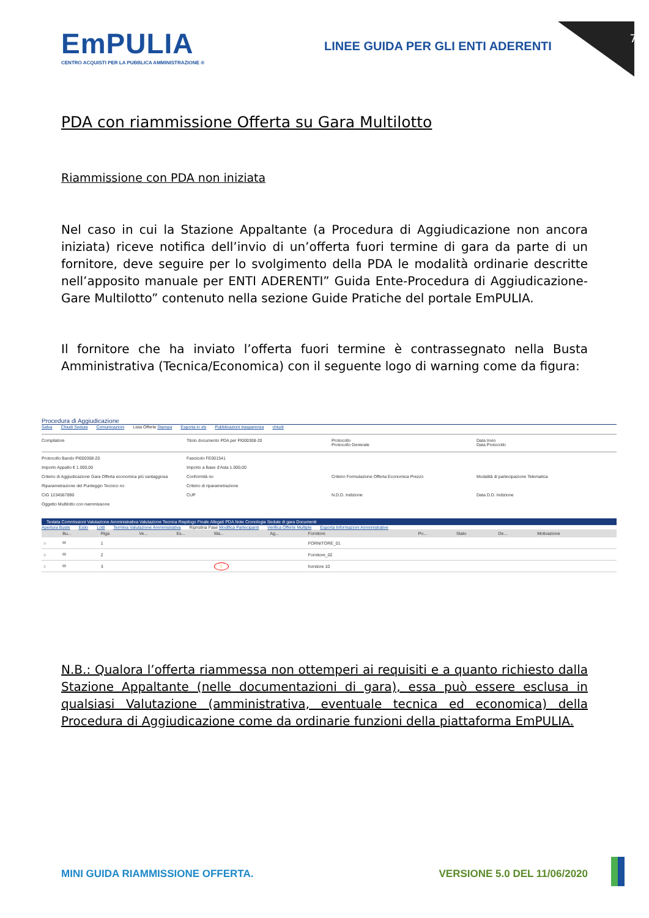7
EmPULIA
CENTRO ACQUISTI PER LA PUBBLICA AMMINISTRAZIONE ®
LINEE GUIDA PER GLI ENTI ADERENTI
PDA con riammissione Offerta su Gara Multilotto
Riammissione con PDA non iniziata
Nel caso in cui la Stazione Appaltante (a Procedura di Aggiudicazione non ancora iniziata) riceve notifica dell’invio di un’offerta fuori termine di gara da parte di un fornitore, deve seguire per lo svolgimento della PDA le modalità ordinarie descritte nell’apposito manuale per ENTI ADERENTI” Guida Ente-Procedura di Aggiudicazione-Gare Multilotto” contenuto nella sezione Guide Pratiche del portale EmPULIA.
Il fornitore che ha inviato l’offerta fuori termine è contrassegnato nella Busta Amministrativa (Tecnica/Economica) con il seguente logo di warning come da figura:
Procedura di Aggiudicazione
Salva Chiudi Seduta Comunicazioni Lista Offerte Stampa Esporta in xls Pubblicazioni trasparenza chiudi
Compilatore
Titolo documento PDA per PI000308-20
Protocollo
Protocollo Generale
Data Invio
Data Protocollo
Protocollo Bando PI000308-20
Fascicolo FE001541
Importo Appalto € 1.000,00
Importo a Base d'Asta 1.000,00
Criterio di Aggiudicazione Gara Offerta economica più vantaggiosa
Conformità no
Criterio Formulazione Offerta Economica Prezzo
Modalità di partecipazione Telematica
Riparametrazione del Punteggio Tecnico no
Criterio di riparametrazione
CIG 1234567890
CUP
N.D.D. Indizione
Data D.D. Indizione
Oggetto Multilotto con riammissione
Testata Commissioni Valutazione Amministrativa Valutazione Tecnica Riepilogo Finale Allegati PDA Note Cronologia Sedute di gara Documenti
Apertura Buste Esito Lotti Termina Valutazione Amministrativa Ripristina Fase Modifica Partecipanti Verifica Offerte Multiple Esporta Informazioni Amministrative
| | Bu... | Riga | Ve... | Es... | Wa... | Ag... | Fornitore | Po... | Stato | De... | Motivazione |
| --- | --- | --- | --- | --- | --- | --- | --- | --- | --- | --- | --- |
| ○ | ✉ | 1 | | | | | FORNITORE_01 | | | | |
| ○ | ✉ | 2 | | | | | Fornitore_02 | | | | |
| ○ | ✉ | 3 | | | ! | | fornitore 10 | | | | |
N.B.: Qualora l’offerta riammessa non ottemperi ai requisiti e a quanto richiesto dalla Stazione Appaltante (nelle documentazioni di gara), essa può essere esclusa in qualsiasi Valutazione (amministrativa, eventuale tecnica ed economica) della Procedura di Aggiudicazione come da ordinarie funzioni della piattaforma EmPULIA.
MINI GUIDA RIAMMISSIONE OFFERTA. VERSIONE 5.0 DEL 11/06/2020